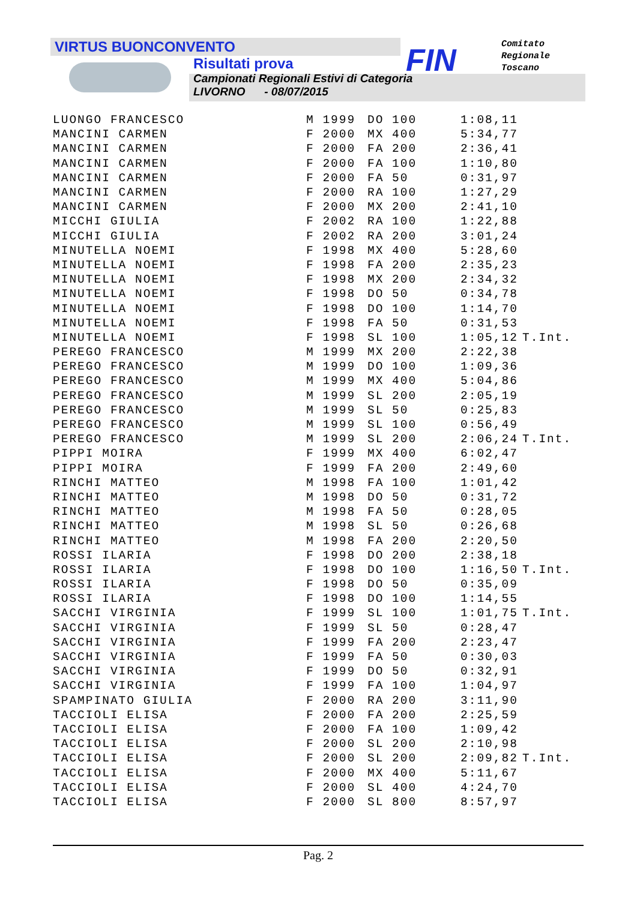FIN
Comitato
Regionale
Toscano
VIRTUS BUONCONVENTO
Risultati prova
Campionati Regionali Estivi di Categoria
LIVORNO - 08/07/2015
| LUONGO FRANCESCO | M 1999 | DO 100 | 1:08,11 | |
| MANCINI CARMEN | F 2000 | MX 400 | 5:34,77 | |
| MANCINI CARMEN | F 2000 | FA 200 | 2:36,41 | |
| MANCINI CARMEN | F 2000 | FA 100 | 1:10,80 | |
| MANCINI CARMEN | F 2000 | FA 50 | 0:31,97 | |
| MANCINI CARMEN | F 2000 | RA 100 | 1:27,29 | |
| MANCINI CARMEN | F 2000 | MX 200 | 2:41,10 | |
| MICCHI GIULIA | F 2002 | RA 100 | 1:22,88 | |
| MICCHI GIULIA | F 2002 | RA 200 | 3:01,24 | |
| MINUTELLA NOEMI | F 1998 | MX 400 | 5:28,60 | |
| MINUTELLA NOEMI | F 1998 | FA 200 | 2:35,23 | |
| MINUTELLA NOEMI | F 1998 | MX 200 | 2:34,32 | |
| MINUTELLA NOEMI | F 1998 | DO 50 | 0:34,78 | |
| MINUTELLA NOEMI | F 1998 | DO 100 | 1:14,70 | |
| MINUTELLA NOEMI | F 1998 | FA 50 | 0:31,53 | |
| MINUTELLA NOEMI | F 1998 | SL 100 | 1:05,12 | T.Int. |
| PEREGO FRANCESCO | M 1999 | MX 200 | 2:22,38 | |
| PEREGO FRANCESCO | M 1999 | DO 100 | 1:09,36 | |
| PEREGO FRANCESCO | M 1999 | MX 400 | 5:04,86 | |
| PEREGO FRANCESCO | M 1999 | SL 200 | 2:05,19 | |
| PEREGO FRANCESCO | M 1999 | SL 50 | 0:25,83 | |
| PEREGO FRANCESCO | M 1999 | SL 100 | 0:56,49 | |
| PEREGO FRANCESCO | M 1999 | SL 200 | 2:06,24 | T.Int. |
| PIPPI MOIRA | F 1999 | MX 400 | 6:02,47 | |
| PIPPI MOIRA | F 1999 | FA 200 | 2:49,60 | |
| RINCHI MATTEO | M 1998 | FA 100 | 1:01,42 | |
| RINCHI MATTEO | M 1998 | DO 50 | 0:31,72 | |
| RINCHI MATTEO | M 1998 | FA 50 | 0:28,05 | |
| RINCHI MATTEO | M 1998 | SL 50 | 0:26,68 | |
| RINCHI MATTEO | M 1998 | FA 200 | 2:20,50 | |
| ROSSI ILARIA | F 1998 | DO 200 | 2:38,18 | |
| ROSSI ILARIA | F 1998 | DO 100 | 1:16,50 | T.Int. |
| ROSSI ILARIA | F 1998 | DO 50 | 0:35,09 | |
| ROSSI ILARIA | F 1998 | DO 100 | 1:14,55 | |
| SACCHI VIRGINIA | F 1999 | SL 100 | 1:01,75 | T.Int. |
| SACCHI VIRGINIA | F 1999 | SL 50 | 0:28,47 | |
| SACCHI VIRGINIA | F 1999 | FA 200 | 2:23,47 | |
| SACCHI VIRGINIA | F 1999 | FA 50 | 0:30,03 | |
| SACCHI VIRGINIA | F 1999 | DO 50 | 0:32,91 | |
| SACCHI VIRGINIA | F 1999 | FA 100 | 1:04,97 | |
| SPAMPINATO GIULIA | F 2000 | RA 200 | 3:11,90 | |
| TACCIOLI ELISA | F 2000 | FA 200 | 2:25,59 | |
| TACCIOLI ELISA | F 2000 | FA 100 | 1:09,42 | |
| TACCIOLI ELISA | F 2000 | SL 200 | 2:10,98 | |
| TACCIOLI ELISA | F 2000 | SL 200 | 2:09,82 | T.Int. |
| TACCIOLI ELISA | F 2000 | MX 400 | 5:11,67 | |
| TACCIOLI ELISA | F 2000 | SL 400 | 4:24,70 | |
| TACCIOLI ELISA | F 2000 | SL 800 | 8:57,97 | |
Pag. 2